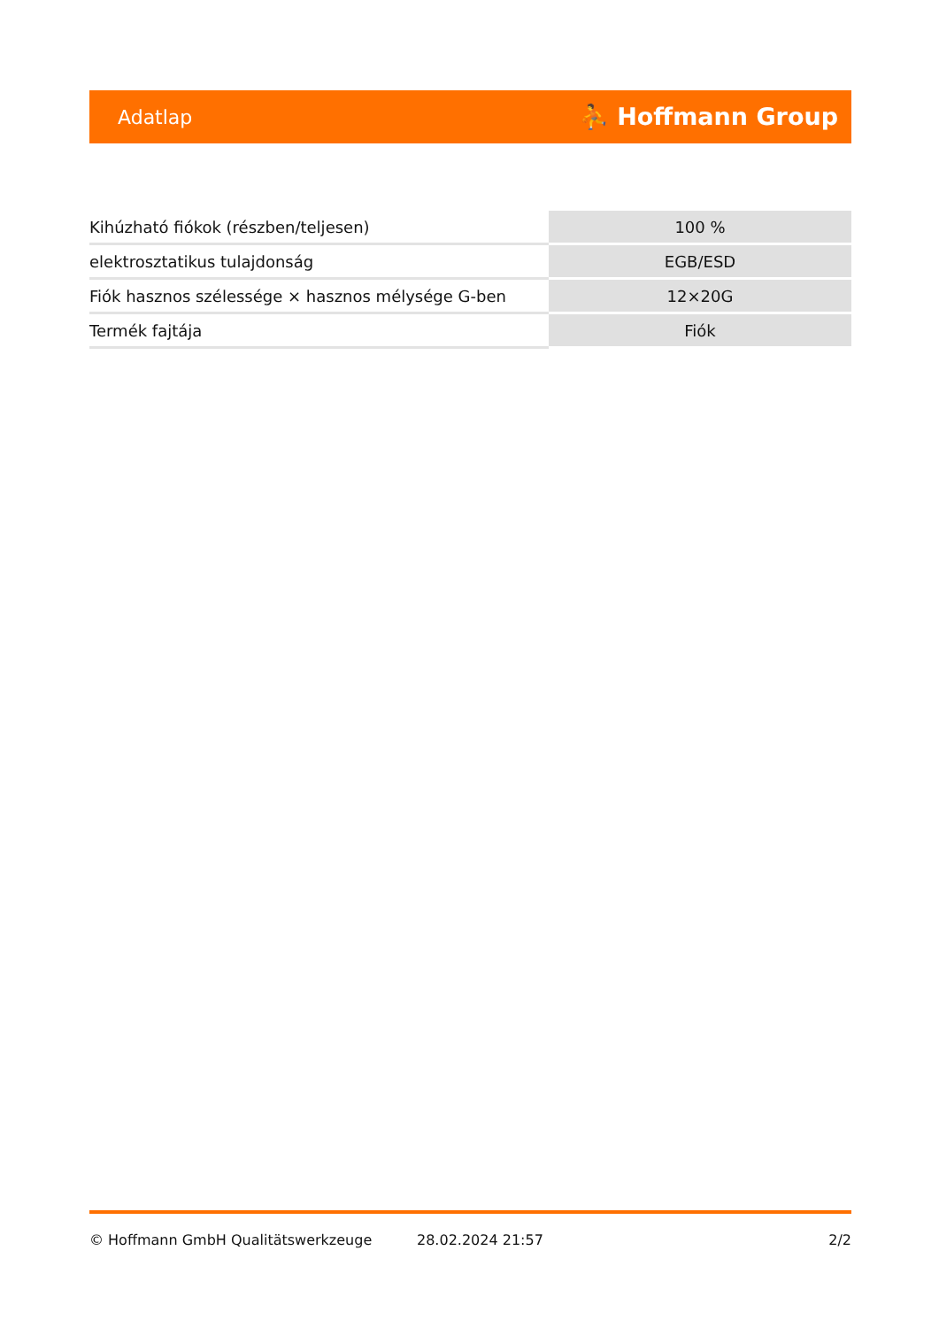Adatlap ⛹ Hoffmann Group
| Kihúzható fiókok (részben/teljesen) | 100 % |
| elektrosztatikus tulajdonság | EGB/ESD |
| Fiók hasznos szélessége × hasznos mélysége G-ben | 12×20G |
| Termék fajtája | Fiók |
© Hoffmann GmbH Qualitätswerkzeuge 28.02.2024 21:57 2/2